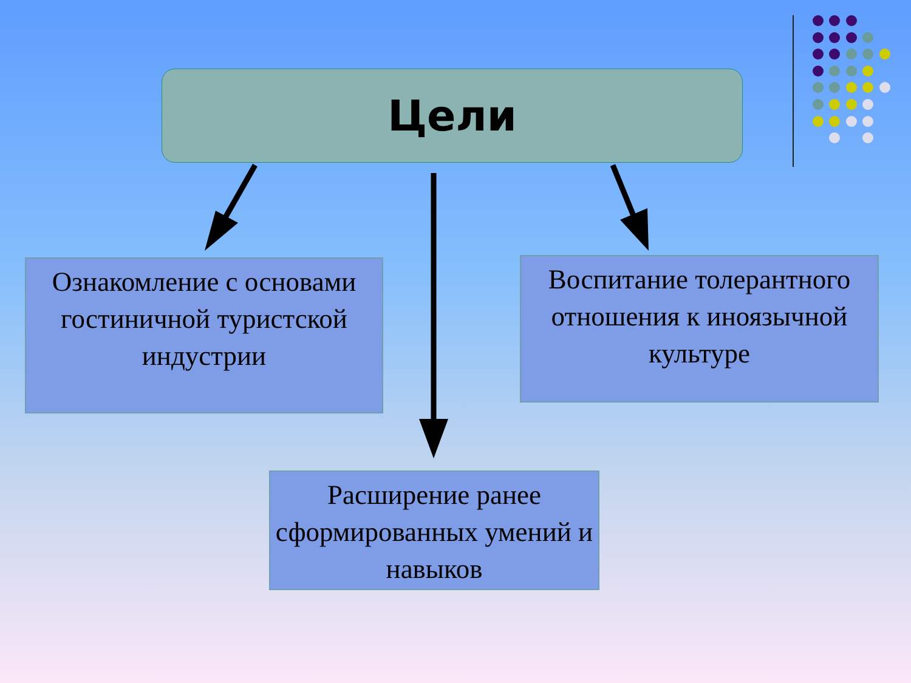Цели
Ознакомление с основами гостиничной туристской индустрии
Воспитание толерантного отношения к иноязычной культуре
Расширение ранее сформированных умений и навыков